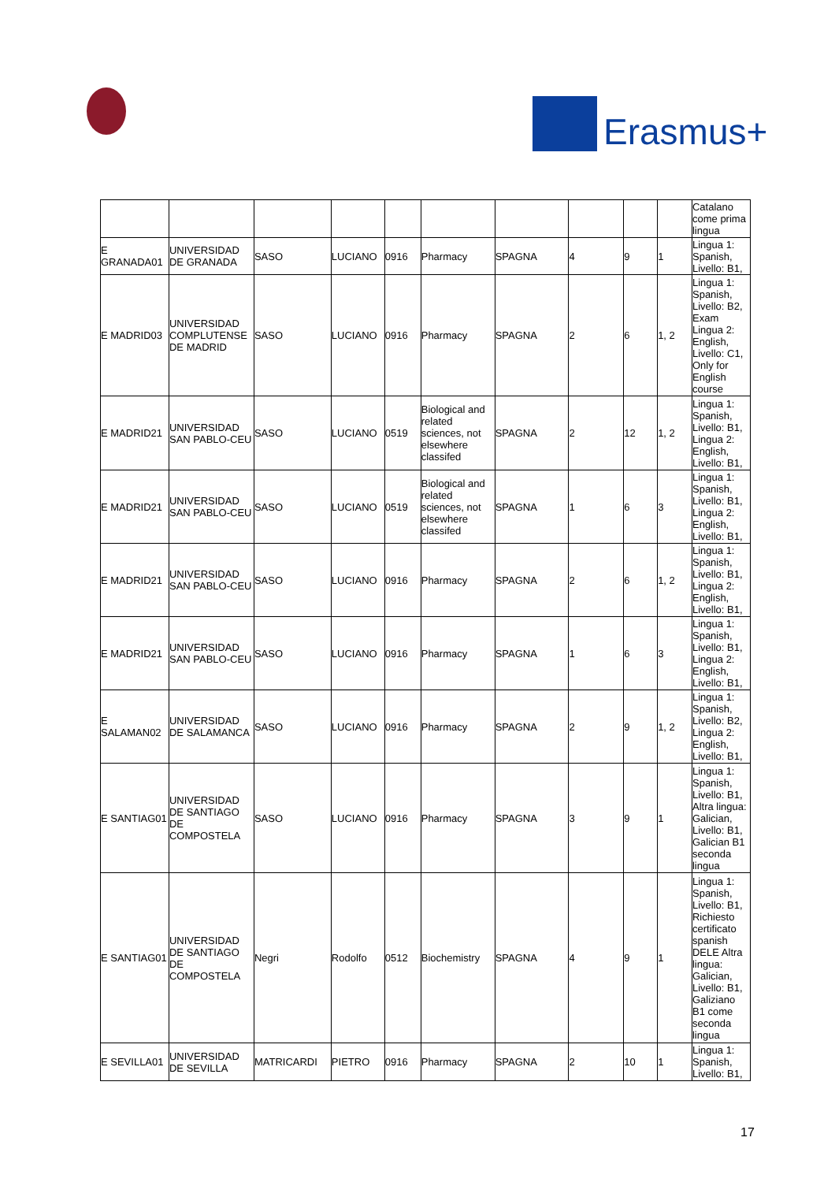Erasmus+
| | | | | | | | | | | Catalano come prima lingua |
| E GRANADA01 | UNIVERSIDAD DE GRANADA | SASO | LUCIANO | 0916 | Pharmacy | SPAGNA | 4 | 9 | 1 | Lingua 1: Spanish, Livello: B1, |
| E MADRID03 | UNIVERSIDAD COMPLUTENSE DE MADRID | SASO | LUCIANO | 0916 | Pharmacy | SPAGNA | 2 | 6 | 1, 2 | Lingua 1: Spanish, Livello: B2, Exam Lingua 2: English, Livello: C1, Only for English course |
| E MADRID21 | UNIVERSIDAD SAN PABLO-CEU | SASO | LUCIANO | 0519 | Biological and related sciences, not elsewhere classifed | SPAGNA | 2 | 12 | 1, 2 | Lingua 1: Spanish, Livello: B1, Lingua 2: English, Livello: B1, |
| E MADRID21 | UNIVERSIDAD SAN PABLO-CEU | SASO | LUCIANO | 0519 | Biological and related sciences, not elsewhere classifed | SPAGNA | 1 | 6 | 3 | Lingua 1: Spanish, Livello: B1, Lingua 2: English, Livello: B1, |
| E MADRID21 | UNIVERSIDAD SAN PABLO-CEU | SASO | LUCIANO | 0916 | Pharmacy | SPAGNA | 2 | 6 | 1, 2 | Lingua 1: Spanish, Livello: B1, Lingua 2: English, Livello: B1, |
| E MADRID21 | UNIVERSIDAD SAN PABLO-CEU | SASO | LUCIANO | 0916 | Pharmacy | SPAGNA | 1 | 6 | 3 | Lingua 1: Spanish, Livello: B1, Lingua 2: English, Livello: B1, |
| E SALAMAN02 | UNIVERSIDAD DE SALAMANCA | SASO | LUCIANO | 0916 | Pharmacy | SPAGNA | 2 | 9 | 1, 2 | Lingua 1: Spanish, Livello: B2, Lingua 2: English, Livello: B1, |
| E SANTIAG01 | UNIVERSIDAD DE SANTIAGO DE COMPOSTELA | SASO | LUCIANO | 0916 | Pharmacy | SPAGNA | 3 | 9 | 1 | Lingua 1: Spanish, Livello: B1, Altra lingua: Galician, Livello: B1, Galician B1 seconda lingua |
| E SANTIAG01 | UNIVERSIDAD DE SANTIAGO DE COMPOSTELA | Negri | Rodolfo | 0512 | Biochemistry | SPAGNA | 4 | 9 | 1 | Lingua 1: Spanish, Livello: B1, Richiesto certificato spanish DELE Altra lingua: Galician, Livello: B1, Galiziano B1 come seconda lingua |
| E SEVILLA01 | UNIVERSIDAD DE SEVILLA | MATRICARDI | PIETRO | 0916 | Pharmacy | SPAGNA | 2 | 10 | 1 | Lingua 1: Spanish, Livello: B1, |
17